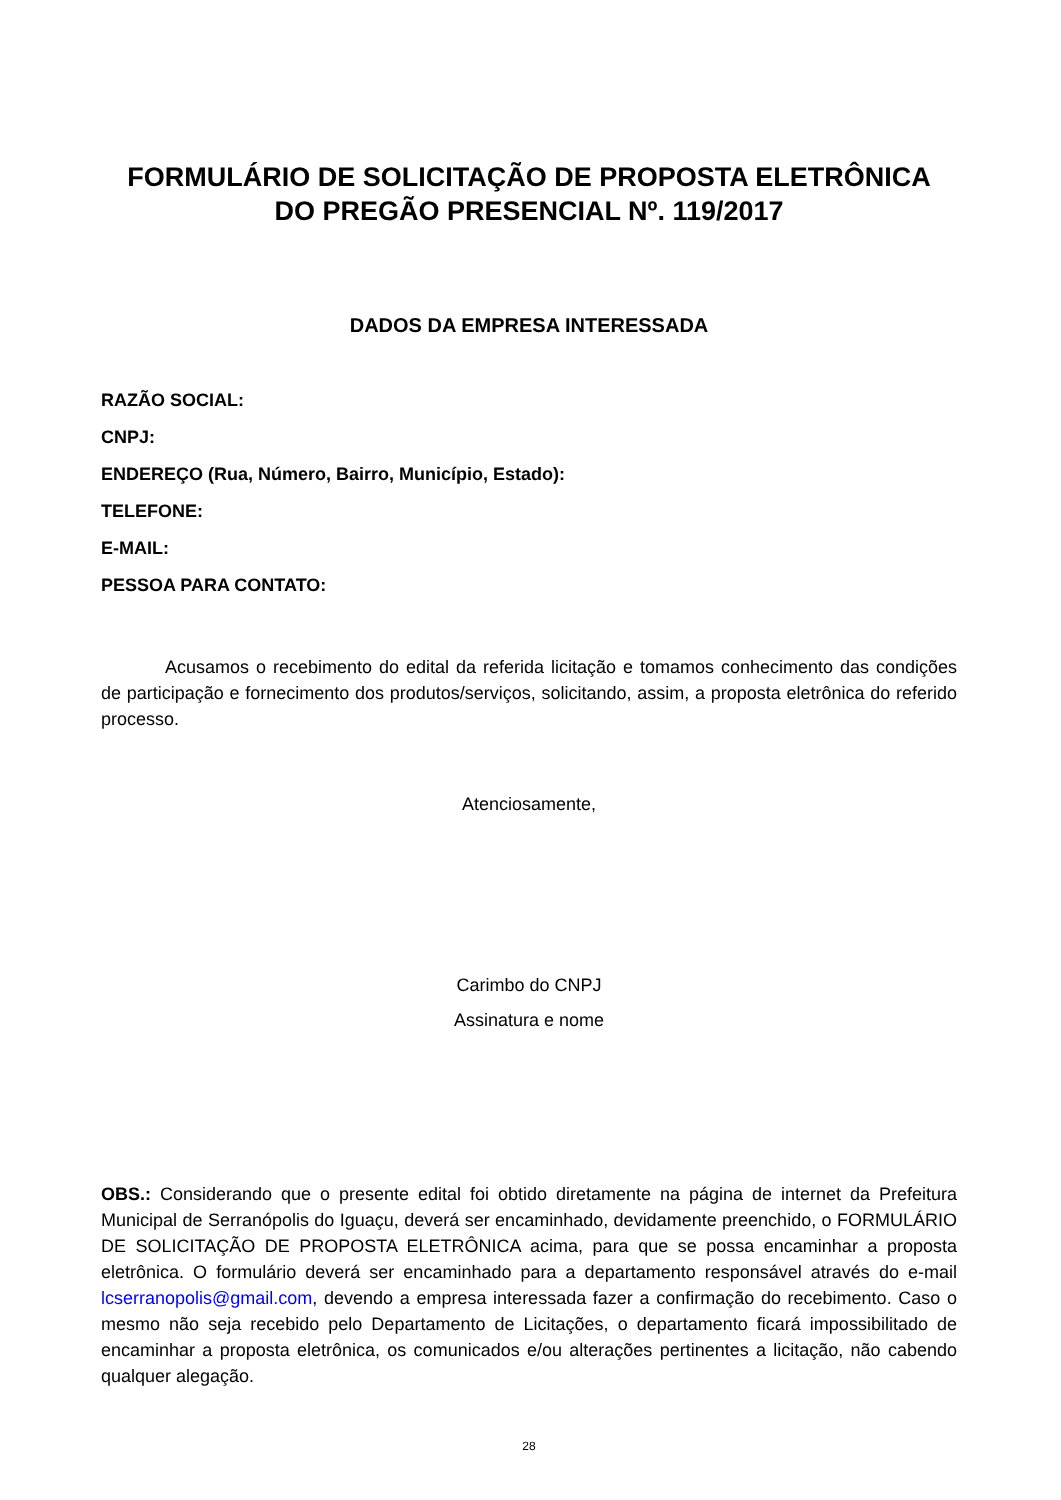FORMULÁRIO DE SOLICITAÇÃO DE PROPOSTA ELETRÔNICA
DO PREGÃO PRESENCIAL Nº. 119/2017
DADOS DA EMPRESA INTERESSADA
RAZÃO SOCIAL:
CNPJ:
ENDEREÇO (Rua, Número, Bairro, Município, Estado):
TELEFONE:
E-MAIL:
PESSOA PARA CONTATO:
Acusamos o recebimento do edital da referida licitação e tomamos conhecimento das condições de participação e fornecimento dos produtos/serviços, solicitando, assim, a proposta eletrônica do referido processo.
Atenciosamente,
Carimbo do CNPJ
Assinatura e nome
OBS.: Considerando que o presente edital foi obtido diretamente na página de internet da Prefeitura Municipal de Serranópolis do Iguaçu, deverá ser encaminhado, devidamente preenchido, o FORMULÁRIO DE SOLICITAÇÃO DE PROPOSTA ELETRÔNICA acima, para que se possa encaminhar a proposta eletrônica. O formulário deverá ser encaminhado para a departamento responsável através do e-mail lcserranopolis@gmail.com, devendo a empresa interessada fazer a confirmação do recebimento. Caso o mesmo não seja recebido pelo Departamento de Licitações, o departamento ficará impossibilitado de encaminhar a proposta eletrônica, os comunicados e/ou alterações pertinentes a licitação, não cabendo qualquer alegação.
28